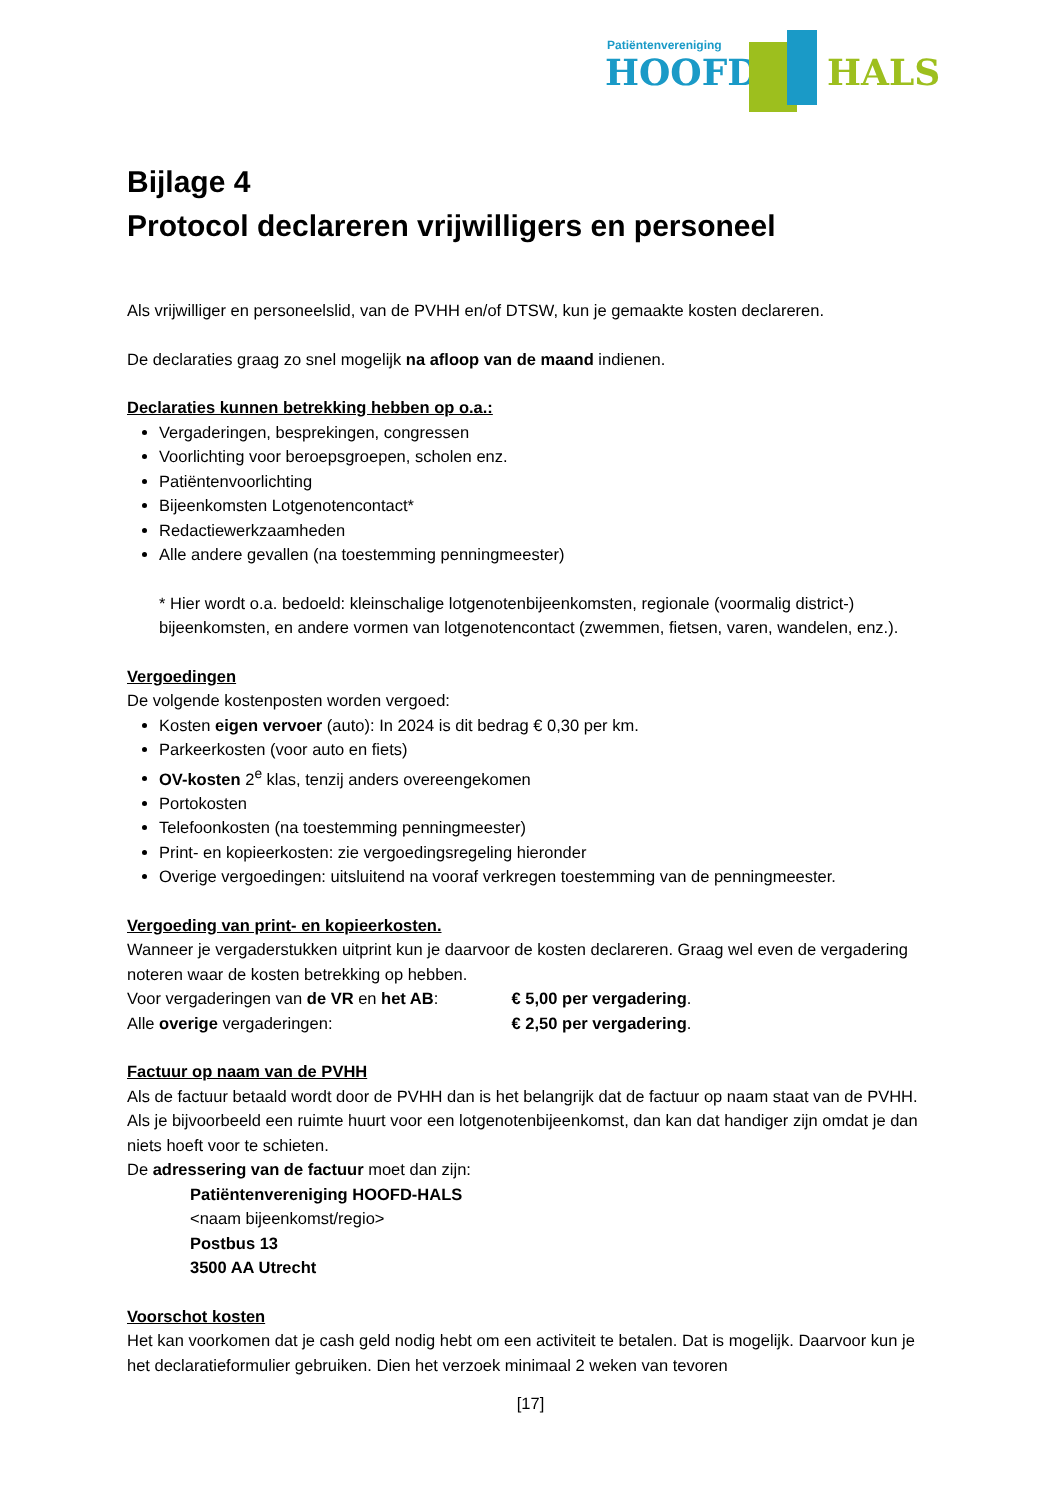Patiëntenvereniging
HOOFD HALS
Bijlage 4
Protocol declareren vrijwilligers en personeel
Als vrijwilliger en personeelslid, van de PVHH en/of DTSW, kun je gemaakte kosten declareren.
De declaraties graag zo snel mogelijk na afloop van de maand indienen.
Declaraties kunnen betrekking hebben op o.a.:
Vergaderingen, besprekingen, congressen
Voorlichting voor beroepsgroepen, scholen enz.
Patiëntenvoorlichting
Bijeenkomsten Lotgenotencontact*
Redactiewerkzaamheden
Alle andere gevallen (na toestemming penningmeester)
* Hier wordt o.a. bedoeld: kleinschalige lotgenotenbijeenkomsten, regionale (voormalig district-) bijeenkomsten, en andere vormen van lotgenotencontact (zwemmen, fietsen, varen, wandelen, enz.).
Vergoedingen
De volgende kostenposten worden vergoed:
Kosten eigen vervoer (auto): In 2024 is dit bedrag € 0,30 per km.
Parkeerkosten (voor auto en fiets)
OV-kosten 2<sup>e</sup> klas, tenzij anders overeengekomen
Portokosten
Telefoonkosten (na toestemming penningmeester)
Print- en kopieerkosten: zie vergoedingsregeling hieronder
Overige vergoedingen: uitsluitend na vooraf verkregen toestemming van de penningmeester.
Vergoeding van print- en kopieerkosten.
Wanneer je vergaderstukken uitprint kun je daarvoor de kosten declareren. Graag wel even de vergadering noteren waar de kosten betrekking op hebben.
Voor vergaderingen van de VR en het AB: € 5,00 per vergadering.
Alle overige vergaderingen: € 2,50 per vergadering.
Factuur op naam van de PVHH
Als de factuur betaald wordt door de PVHH dan is het belangrijk dat de factuur op naam staat van de PVHH. Als je bijvoorbeeld een ruimte huurt voor een lotgenotenbijeenkomst, dan kan dat handiger zijn omdat je dan niets hoeft voor te schieten.
De adressering van de factuur moet dan zijn:
Patiëntenvereniging HOOFD-HALS
<naam bijeenkomst/regio>
Postbus 13
3500 AA Utrecht
Voorschot kosten
Het kan voorkomen dat je cash geld nodig hebt om een activiteit te betalen. Dat is mogelijk. Daarvoor kun je het declaratieformulier gebruiken. Dien het verzoek minimaal 2 weken van tevoren
[17]